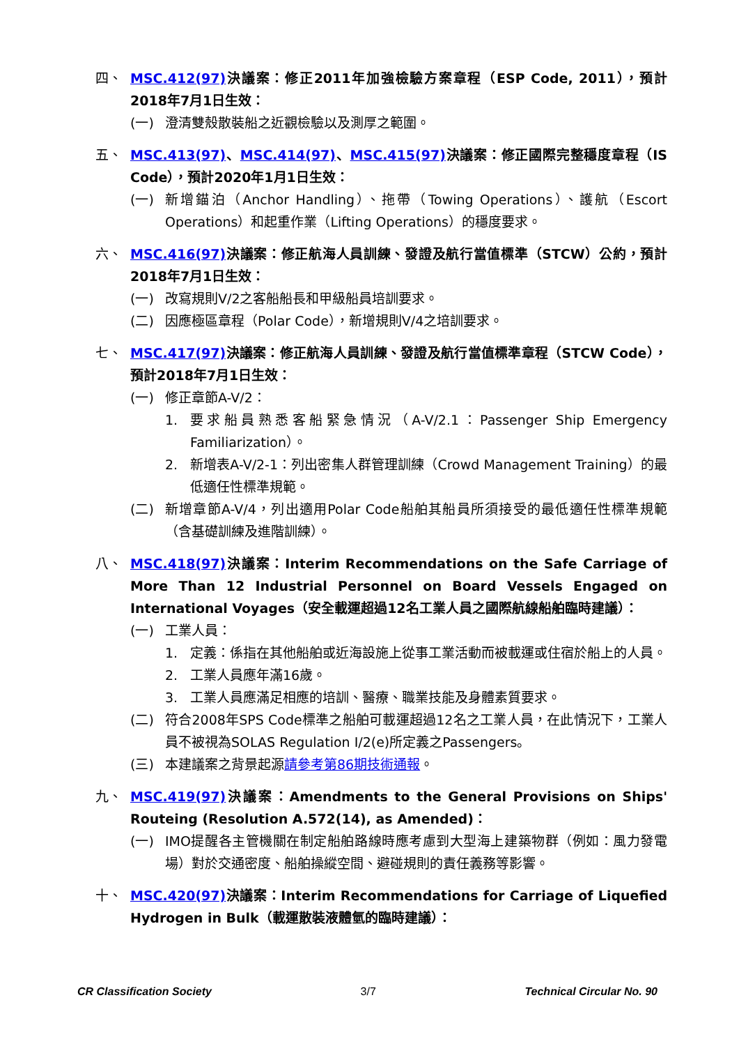四、 MSC.412(97) 決議案：修正2011年加強檢驗方案章程（ESP Code, 2011），預計2018年7月1日生效：
(一) 澄清雙殼散裝船之近觀檢驗以及測厚之範圍。
五、 MSC.413(97)、MSC.414(97)、MSC.415(97) 決議案：修正國際完整穩度章程（IS Code），預計2020年1月1日生效：
(一) 新增錨泊（Anchor Handling）、拖帶（Towing Operations）、護航（Escort Operations）和起重作業（Lifting Operations）的穩度要求。
六、 MSC.416(97) 決議案：修正航海人員訓練、發證及航行當值標準（STCW）公約，預計2018年7月1日生效：
(一) 改寫規則V/2之客船船長和甲級船員培訓要求。
(二) 因應極區章程（Polar Code），新增規則V/4之培訓要求。
七、 MSC.417(97) 決議案：修正航海人員訓練、發證及航行當值標準章程（STCW Code），預計2018年7月1日生效：
(一) 修正章節A-V/2：
1. 要求船員熟悉客船緊急情況（A-V/2.1：Passenger Ship Emergency Familiarization）。
2. 新增表A-V/2-1：列出密集人群管理訓練（Crowd Management Training）的最低適任性標準規範。
(二) 新增章節A-V/4，列出適用Polar Code船舶其船員所須接受的最低適任性標準規範（含基礎訓練及進階訓練）。
八、 MSC.418(97) 決議案：Interim Recommendations on the Safe Carriage of More Than 12 Industrial Personnel on Board Vessels Engaged on International Voyages（安全載運超過12名工業人員之國際航線船舶臨時建議）：
(一) 工業人員：
1. 定義：係指在其他船舶或近海設施上從事工業活動而被載運或住宿於船上的人員。
2. 工業人員應年滿16歲。
3. 工業人員應滿足相應的培訓、醫療、職業技能及身體素質要求。
(二) 符合2008年SPS Code標準之船舶可載運超過12名之工業人員，在此情況下，工業人員不被視為SOLAS Regulation I/2(e)所定義之Passengers。
(三) 本建議案之背景起源請參考第86期技術通報。
九、 MSC.419(97) 決議案：Amendments to the General Provisions on Ships' Routeing (Resolution A.572(14), as Amended)：
(一) IMO提醒各主管機關在制定船舶路線時應考慮到大型海上建築物群（例如：風力發電場）對於交通密度、船舶操縱空間、避碰規則的責任義務等影響。
十、 MSC.420(97) 決議案：Interim Recommendations for Carriage of Liquefied Hydrogen in Bulk（載運散裝液體氫的臨時建議）：
CR Classification Society 3/7 Technical Circular No. 90